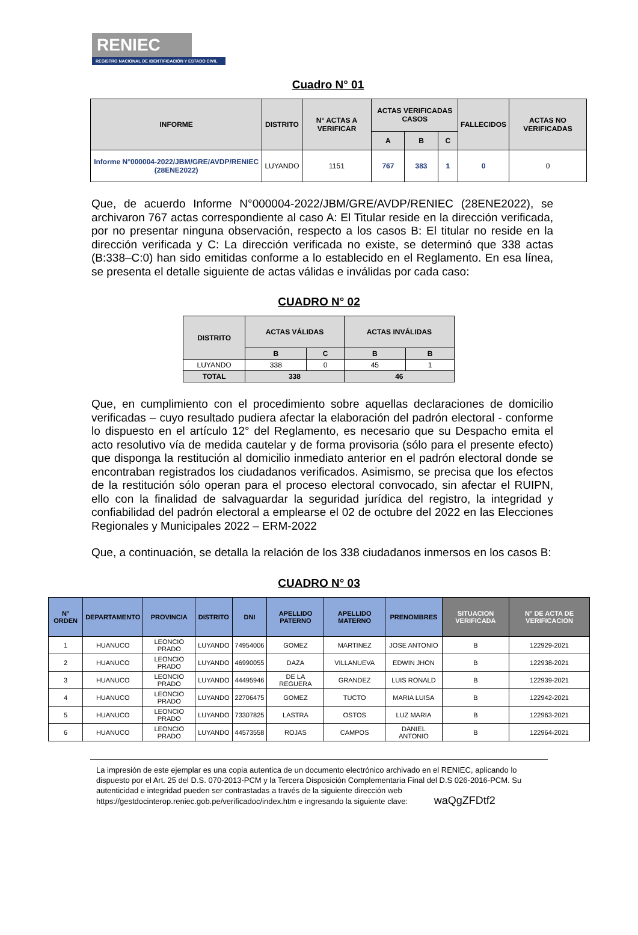RENIEC
REGISTRO NACIONAL DE IDENTIFICACIÓN Y ESTADO CIVIL
Cuadro N° 01
| INFORME | DISTRITO | N° ACTAS A VERIFICAR | ACTAS VERIFICADAS CASOS | | | FALLECIDOS | ACTAS NO VERIFICADAS |
| --- | --- | --- | --- | --- | --- | --- | --- |
| | | | A | B | C | | |
| Informe N°000004-2022/JBM/GRE/AVDP/RENIEC (28ENE2022) | LUYANDO | 1151 | 767 | 383 | 1 | 0 | 0 |
Que, de acuerdo Informe N°000004-2022/JBM/GRE/AVDP/RENIEC (28ENE2022), se archivaron 767 actas correspondiente al caso A: El Titular reside en la dirección verificada, por no presentar ninguna observación, respecto a los casos B: El titular no reside en la dirección verificada y C: La dirección verificada no existe, se determinó que 338 actas (B:338–C:0) han sido emitidas conforme a lo establecido en el Reglamento. En esa línea, se presenta el detalle siguiente de actas válidas e inválidas por cada caso:
CUADRO N° 02
| DISTRITO | ACTAS VÁLIDAS | | ACTAS INVÁLIDAS | |
| --- | --- | --- | --- | --- |
| | B | C | B | B |
| LUYANDO | 338 | 0 | 45 | 1 |
| TOTAL | 338 | | 46 | |
Que, en cumplimiento con el procedimiento sobre aquellas declaraciones de domicilio verificadas – cuyo resultado pudiera afectar la elaboración del padrón electoral - conforme lo dispuesto en el artículo 12° del Reglamento, es necesario que su Despacho emita el acto resolutivo vía de medida cautelar y de forma provisoria (sólo para el presente efecto) que disponga la restitución al domicilio inmediato anterior en el padrón electoral donde se encontraban registrados los ciudadanos verificados. Asimismo, se precisa que los efectos de la restitución sólo operan para el proceso electoral convocado, sin afectar el RUIPN, ello con la finalidad de salvaguardar la seguridad jurídica del registro, la integridad y confiabilidad del padrón electoral a emplearse el 02 de octubre del 2022 en las Elecciones Regionales y Municipales 2022 – ERM-2022
Que, a continuación, se detalla la relación de los 338 ciudadanos inmersos en los casos B:
CUADRO N° 03
| N° ORDEN | DEPARTAMENTO | PROVINCIA | DISTRITO | DNI | APELLIDO PATERNO | APELLIDO MATERNO | PRENOMBRES | SITUACION VERIFICADA | N° DE ACTA DE VERIFICACION |
| --- | --- | --- | --- | --- | --- | --- | --- | --- | --- |
| 1 | HUANUCO | LEONCIO PRADO | LUYANDO | 74954006 | GOMEZ | MARTINEZ | JOSE ANTONIO | B | 122929-2021 |
| 2 | HUANUCO | LEONCIO PRADO | LUYANDO | 46990055 | DAZA | VILLANUEVA | EDWIN JHON | B | 122938-2021 |
| 3 | HUANUCO | LEONCIO PRADO | LUYANDO | 44495946 | DE LA REGUERA | GRANDEZ | LUIS RONALD | B | 122939-2021 |
| 4 | HUANUCO | LEONCIO PRADO | LUYANDO | 22706475 | GOMEZ | TUCTO | MARIA LUISA | B | 122942-2021 |
| 5 | HUANUCO | LEONCIO PRADO | LUYANDO | 73307825 | LASTRA | OSTOS | LUZ MARIA | B | 122963-2021 |
| 6 | HUANUCO | LEONCIO PRADO | LUYANDO | 44573558 | ROJAS | CAMPOS | DANIEL ANTONIO | B | 122964-2021 |
La impresión de este ejemplar es una copia autentica de un documento electrónico archivado en el RENIEC, aplicando lo dispuesto por el Art. 25 del D.S. 070-2013-PCM y la Tercera Disposición Complementaria Final del D.S 026-2016-PCM. Su autenticidad e integridad pueden ser contrastadas a través de la siguiente dirección web https://gestdocinterop.reniec.gob.pe/verificadoc/index.htm e ingresando la siguiente clave: waQgZFDtf2